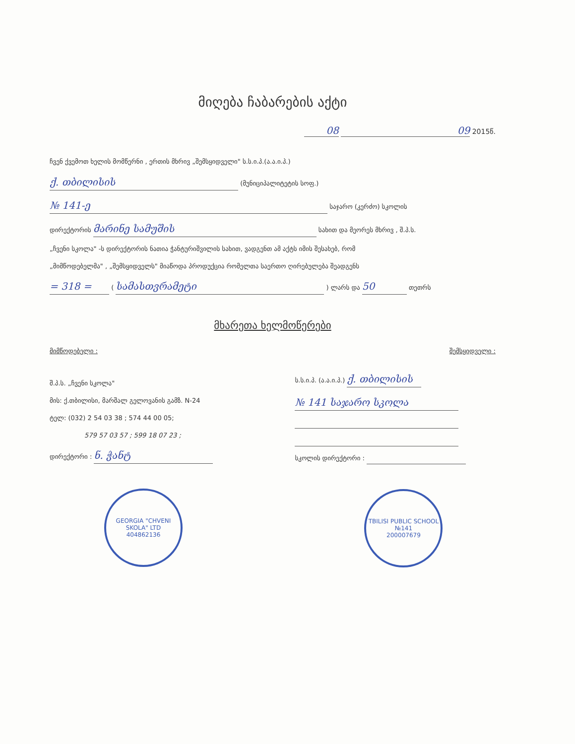მიღება ჩაბარების აქტი
08 09 2015წ.
ჩვენ ქვემოთ ხელის მომწერნი , ერთის მხრივ „შემსყიდველი" ს.ს.ი.პ.(ა.ა.ი.პ.)
ქ. თბილისის (მუნიციპალიტეტის სოფ.)
№ 141-ე საჯარო (კერძო) სკოლის
დირექტორის მარინე სამუშის სახით და მეორეს მხრივ , შ.პ.ს.
„ჩვენი სკოლა" -ს დირექტორის ნათია ჭანტურიშვილის სახით, ვადგენთ ამ აქტს იმის შესახებ, რომ
„მიმწოდებელმა" , „შემსყიდველს" მიაწოდა პროდუქცია რომელთა საერთო ღირებულება შეადგენს
= 318 = ( სამასთვრამეტი ) ლარს და 50 თეთრს
მხარეთა ხელმოწერები
მიმწოდებელი :
შ.პ.ს. „ჩვენი სკოლა"
მის: ქ.თბილისი, მარშალ გელოვანის გამზ. N-24
ტელ: (032) 2 54 03 38 ; 574 44 00 05;
579 57 03 57 ; 599 18 07 23 ;
დირექტორი : ნ. ჭანტ
GEORGIA "CHVENI SKOLA" LTD
404862136
შემსყიდველი :
ს.ს.ი.პ. (ა.ა.ი.პ.) ქ. თბილისის
№ 141 საჯარო სკოლა
სკოლის დირექტორი :
TBILISI PUBLIC SCHOOL №141
200007679